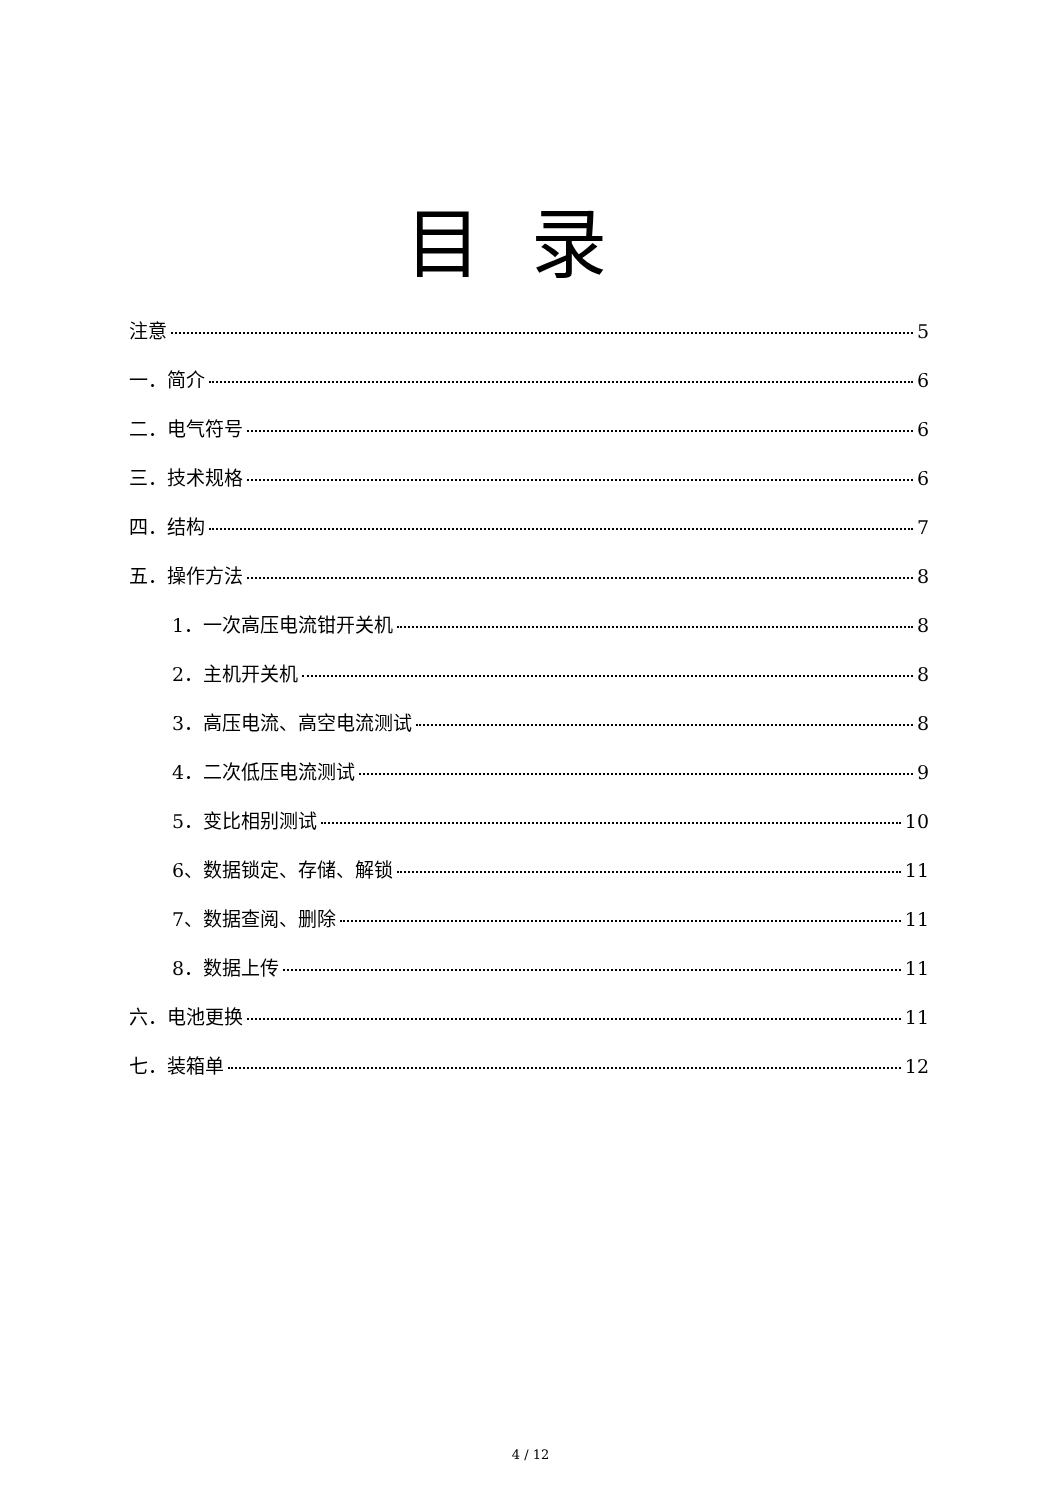目录
注意 5
一．简介 6
二．电气符号 6
三．技术规格 6
四．结构 7
五．操作方法 8
1．一次高压电流钳开关机 8
2．主机开关机 8
3．高压电流、高空电流测试 8
4．二次低压电流测试 9
5．变比相别测试 10
6、数据锁定、存储、解锁 11
7、数据查阅、删除 11
8．数据上传 11
六．电池更换 11
七．装箱单 12
4 / 12